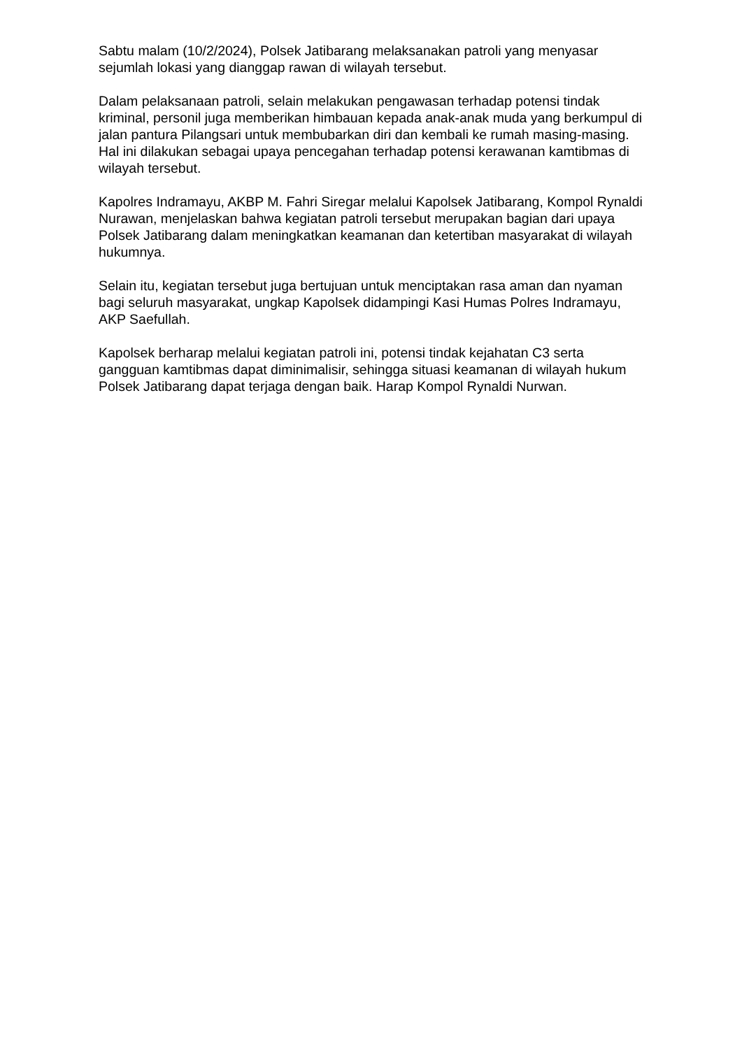Sabtu malam (10/2/2024), Polsek Jatibarang melaksanakan patroli yang menyasar sejumlah lokasi yang dianggap rawan di wilayah tersebut.
Dalam pelaksanaan patroli, selain melakukan pengawasan terhadap potensi tindak kriminal, personil juga memberikan himbauan kepada anak-anak muda yang berkumpul di jalan pantura Pilangsari untuk membubarkan diri dan kembali ke rumah masing-masing. Hal ini dilakukan sebagai upaya pencegahan terhadap potensi kerawanan kamtibmas di wilayah tersebut.
Kapolres Indramayu, AKBP M. Fahri Siregar melalui Kapolsek Jatibarang, Kompol Rynaldi Nurawan, menjelaskan bahwa kegiatan patroli tersebut merupakan bagian dari upaya Polsek Jatibarang dalam meningkatkan keamanan dan ketertiban masyarakat di wilayah hukumnya.
Selain itu, kegiatan tersebut juga bertujuan untuk menciptakan rasa aman dan nyaman bagi seluruh masyarakat, ungkap Kapolsek didampingi Kasi Humas Polres Indramayu, AKP Saefullah.
Kapolsek berharap melalui kegiatan patroli ini, potensi tindak kejahatan C3 serta gangguan kamtibmas dapat diminimalisir, sehingga situasi keamanan di wilayah hukum Polsek Jatibarang dapat terjaga dengan baik. Harap Kompol Rynaldi Nurwan.